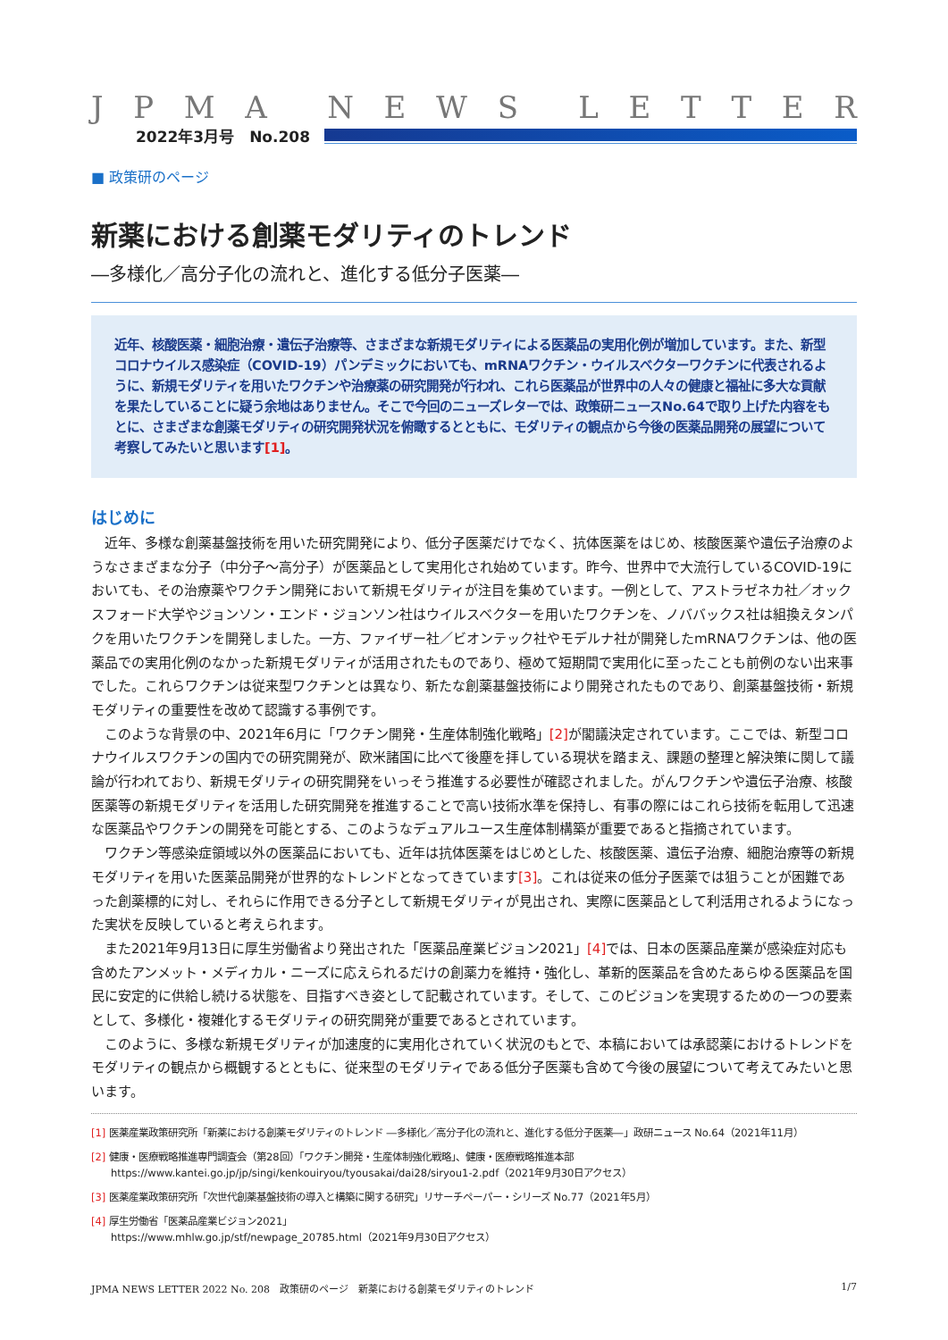JPMA NEWS LETTER
2022年3月号　No.208
■ 政策研のページ
新薬における創薬モダリティのトレンド
―多様化／高分子化の流れと、進化する低分子医薬―
近年、核酸医薬・細胞治療・遺伝子治療等、さまざまな新規モダリティによる医薬品の実用化例が増加しています。また、新型コロナウイルス感染症（COVID-19）パンデミックにおいても、mRNAワクチン・ウイルスベクターワクチンに代表されるように、新規モダリティを用いたワクチンや治療薬の研究開発が行われ、これら医薬品が世界中の人々の健康と福祉に多大な貢献を果たしていることに疑う余地はありません。そこで今回のニューズレターでは、政策研ニュースNo.64で取り上げた内容をもとに、さまざまな創薬モダリティの研究開発状況を俯瞰するとともに、モダリティの観点から今後の医薬品開発の展望について考察してみたいと思います[1]。
はじめに
近年、多様な創薬基盤技術を用いた研究開発により、低分子医薬だけでなく、抗体医薬をはじめ、核酸医薬や遺伝子治療のようなさまざまな分子（中分子～高分子）が医薬品として実用化され始めています。昨今、世界中で大流行しているCOVID-19においても、その治療薬やワクチン開発において新規モダリティが注目を集めています。一例として、アストラゼネカ社／オックスフォード大学やジョンソン・エンド・ジョンソン社はウイルスベクターを用いたワクチンを、ノババックス社は組換えタンパクを用いたワクチンを開発しました。一方、ファイザー社／ビオンテック社やモデルナ社が開発したmRNAワクチンは、他の医薬品での実用化例のなかった新規モダリティが活用されたものであり、極めて短期間で実用化に至ったことも前例のない出来事でした。これらワクチンは従来型ワクチンとは異なり、新たな創薬基盤技術により開発されたものであり、創薬基盤技術・新規モダリティの重要性を改めて認識する事例です。
このような背景の中、2021年6月に「ワクチン開発・生産体制強化戦略」[2] が閣議決定されています。ここでは、新型コロナウイルスワクチンの国内での研究開発が、欧米諸国に比べて後塵を拝している現状を踏まえ、課題の整理と解決策に関して議論が行われており、新規モダリティの研究開発をいっそう推進する必要性が確認されました。がんワクチンや遺伝子治療、核酸医薬等の新規モダリティを活用した研究開発を推進することで高い技術水準を保持し、有事の際にはこれら技術を転用して迅速な医薬品やワクチンの開発を可能とする、このようなデュアルユース生産体制構築が重要であると指摘されています。
ワクチン等感染症領域以外の医薬品においても、近年は抗体医薬をはじめとした、核酸医薬、遺伝子治療、細胞治療等の新規モダリティを用いた医薬品開発が世界的なトレンドとなってきています[3]。これは従来の低分子医薬では狙うことが困難であった創薬標的に対し、それらに作用できる分子として新規モダリティが見出され、実際に医薬品として利活用されるようになった実状を反映していると考えられます。
また2021年9月13日に厚生労働省より発出された「医薬品産業ビジョン2021」[4] では、日本の医薬品産業が感染症対応も含めたアンメット・メディカル・ニーズに応えられるだけの創薬力を維持・強化し、革新的医薬品を含めたあらゆる医薬品を国民に安定的に供給し続ける状態を、目指すべき姿として記載されています。そして、このビジョンを実現するための一つの要素として、多様化・複雑化するモダリティの研究開発が重要であるとされています。
このように、多様な新規モダリティが加速度的に実用化されていく状況のもとで、本稿においては承認薬におけるトレンドをモダリティの観点から概観するとともに、従来型のモダリティである低分子医薬も含めて今後の展望について考えてみたいと思います。
[1] 医薬産業政策研究所「新薬における創薬モダリティのトレンド ―多様化／高分子化の流れと、進化する低分子医薬―」政研ニュース No.64（2021年11月）
[2] 健康・医療戦略推進専門調査会（第28回）「ワクチン開発・生産体制強化戦略」、健康・医療戦略推進本部
https://www.kantei.go.jp/jp/singi/kenkouiryou/tyousakai/dai28/siryou1-2.pdf（2021年9月30日アクセス）
[3] 医薬産業政策研究所「次世代創薬基盤技術の導入と構築に関する研究」リサーチペーパー・シリーズ No.77（2021年5月）
[4] 厚生労働省「医薬品産業ビジョン2021」
https://www.mhlw.go.jp/stf/newpage_20785.html（2021年9月30日アクセス）
JPMA NEWS LETTER 2022 No. 208　政策研のページ　新薬における創薬モダリティのトレンド 1/7